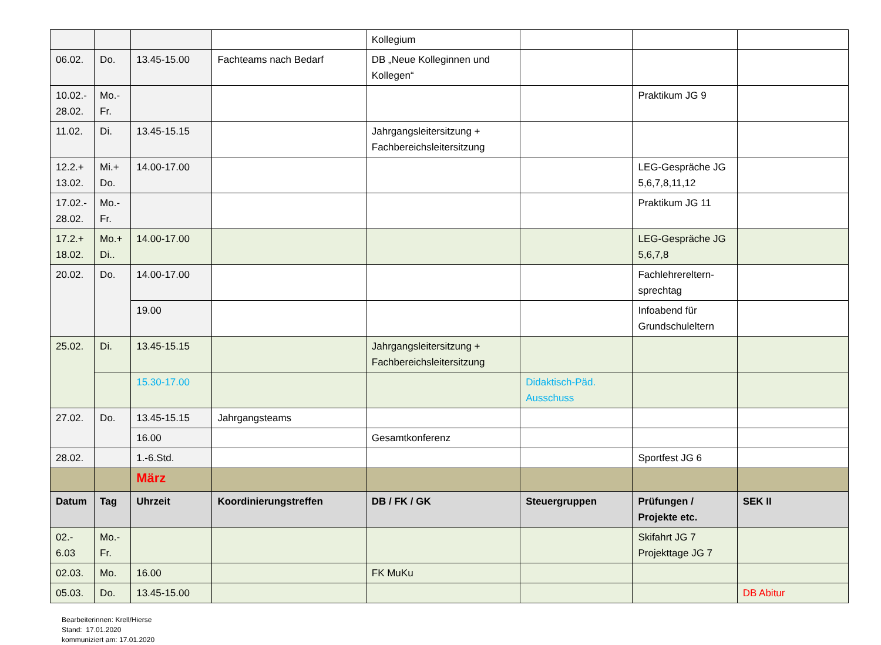| | | | | Kollegium | | | |
| 06.02. | Do. | 13.45-15.00 | Fachteams nach Bedarf | DB „Neue Kolleginnen und Kollegen“ | | | |
| 10.02.- 28.02. | Mo.- Fr. | | | | | Praktikum JG 9 | |
| 11.02. | Di. | 13.45-15.15 | | Jahrgangsleitersitzung + Fachbereichsleitersitzung | | | |
| 12.2.+ 13.02. | Mi.+ Do. | 14.00-17.00 | | | | LEG-Gespräche JG 5,6,7,8,11,12 | |
| 17.02.- 28.02. | Mo.- Fr. | | | | | Praktikum JG 11 | |
| 17.2.+ 18.02. | Mo.+ Di.. | 14.00-17.00 | | | | LEG-Gespräche JG 5,6,7,8 | |
| 20.02. | Do. | 14.00-17.00 | | | | Fachlehrereltern-sprechtag | |
| | | 19.00 | | | | Infoabend für Grundschuleltern | |
| 25.02. | Di. | 13.45-15.15 | | Jahrgangsleitersitzung + Fachbereichsleitersitzung | | | |
| | | 15.30-17.00 | | | Didaktisch-Päd. Ausschuss | | |
| 27.02. | Do. | 13.45-15.15 | Jahrgangsteams | | | | |
| | | 16.00 | | Gesamtkonferenz | | | |
| 28.02. | | 1.-6.Std. | | | | Sportfest JG 6 | |
| | | März | | | | | |
| Datum | Tag | Uhrzeit | Koordinierungstreffen | DB / FK / GK | Steuergruppen | Prüfungen / Projekte etc. | SEK II |
| 02.- 6.03 | Mo.- Fr. | | | | | Skifahrt JG 7 Projekttage JG 7 | |
| 02.03. | Mo. | 16.00 | | FK MuKu | | | |
| 05.03. | Do. | 13.45-15.00 | | | | | DB Abitur |
Bearbeiterinnen: Krell/Hierse
Stand: 17.01.2020
kommuniziert am: 17.01.2020